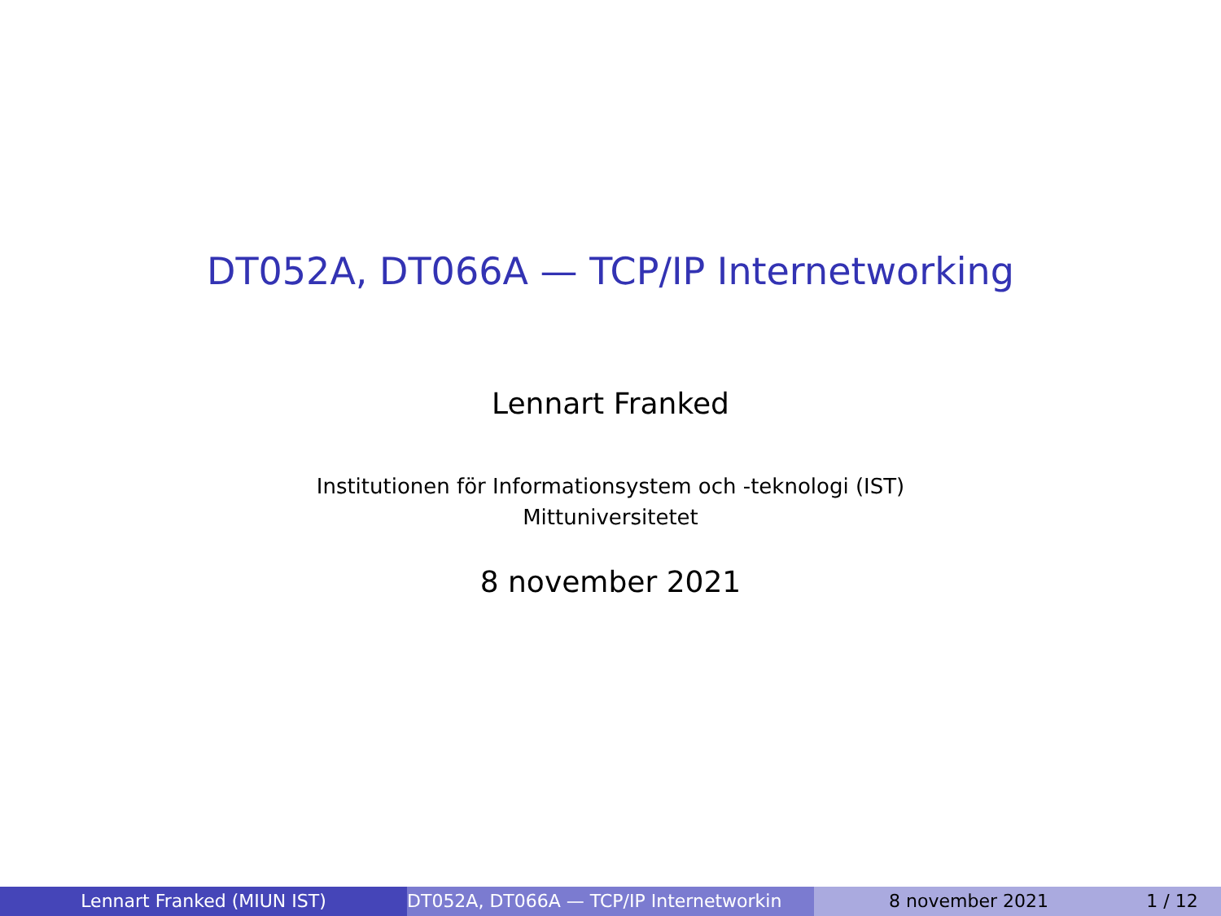DT052A, DT066A — TCP/IP Internetworking
Lennart Franked
Institutionen för Informationsystem och -teknologi (IST)
Mittuniversitetet
8 november 2021
Lennart Franked (MIUN IST) DT052A, DT066A — TCP/IP Internetworkin 8 november 2021 1 / 12